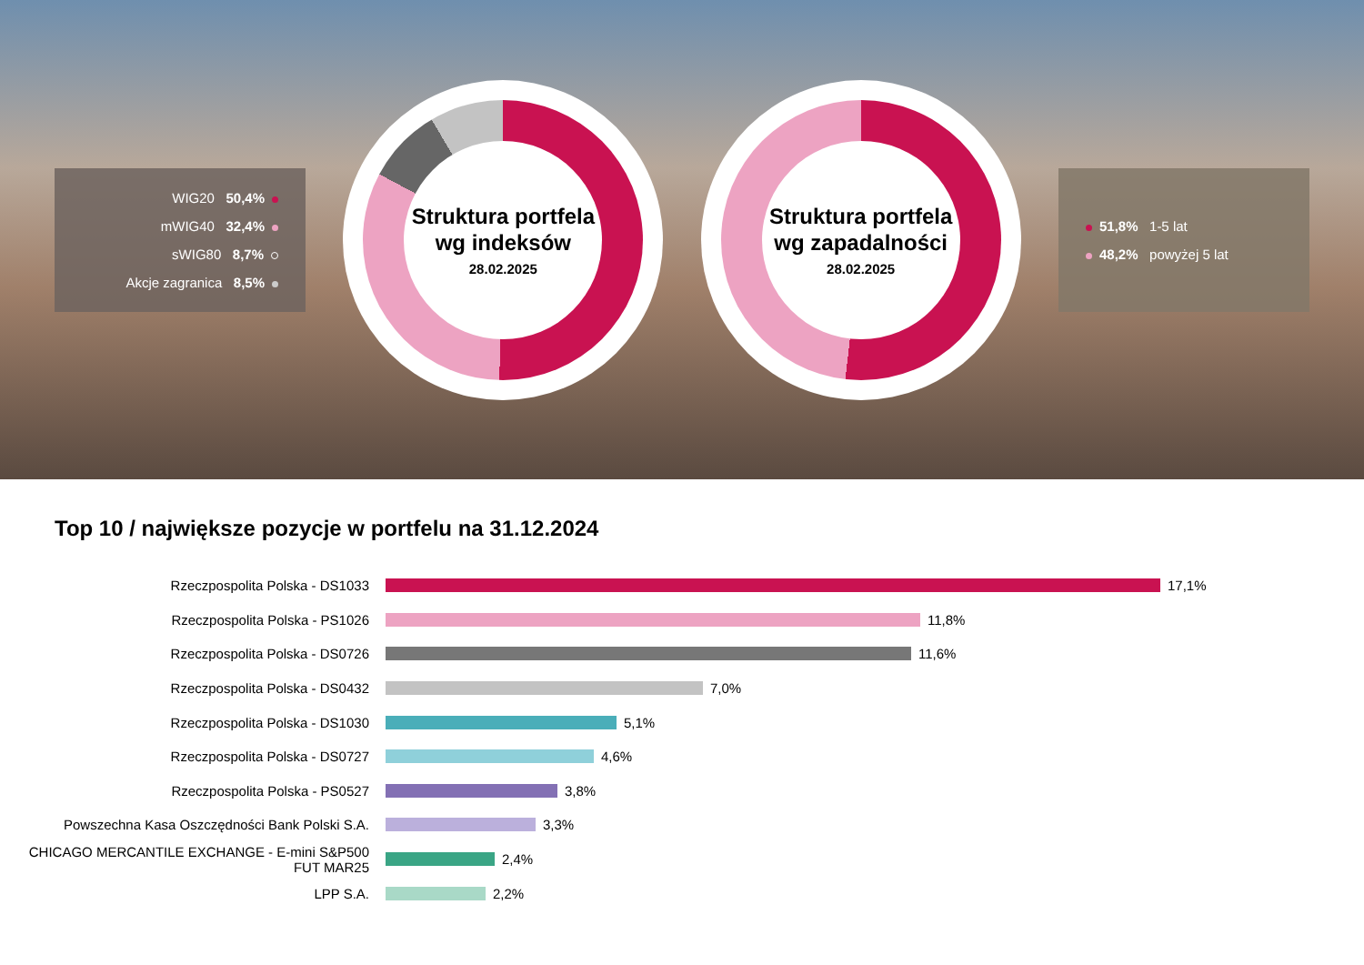WIG20 50,4%
mWIG40 32,4%
sWIG80 8,7%
Akcje zagranica 8,5%
Struktura portfela wg indeksów
28.02.2025
Struktura portfela wg zapadalności
28.02.2025
51,8% 1-5 lat
48,2% powyżej 5 lat
Top 10 / największe pozycje w portfelu na 31.12.2024
Rzeczpospolita Polska - DS1033 17,1%
Rzeczpospolita Polska - PS1026 11,8%
Rzeczpospolita Polska - DS0726 11,6%
Rzeczpospolita Polska - DS0432 7,0%
Rzeczpospolita Polska - DS1030 5,1%
Rzeczpospolita Polska - DS0727 4,6%
Rzeczpospolita Polska - PS0527 3,8%
Powszechna Kasa Oszczędności Bank Polski S.A. 3,3%
CHICAGO MERCANTILE EXCHANGE - E-mini S&P500 FUT MAR25
2,4%
LPP S.A. 2,2%